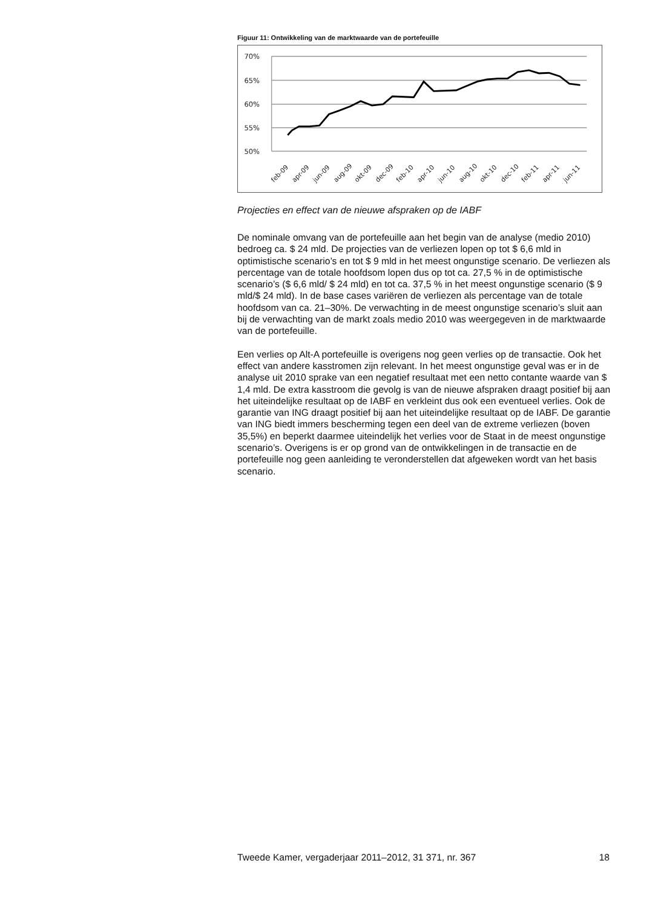Figuur 11: Ontwikkeling van de marktwaarde van de portefeuille
70%
65%
60%
55%
50%
feb-09
apr-09
jun-09
aug-09
okt-09
dec-09
feb-10
apr-10
jun-10
aug-10
okt-10
dec-10
feb-11
apr-11
jun-11
Projecties en effect van de nieuwe afspraken op de IABF
De nominale omvang van de portefeuille aan het begin van de analyse (medio 2010) bedroeg ca. $ 24 mld. De projecties van de verliezen lopen op tot $ 6,6 mld in optimistische scenario’s en tot $ 9 mld in het meest ongunstige scenario. De verliezen als percentage van de totale hoofdsom lopen dus op tot ca. 27,5 % in de optimistische scenario’s ($ 6,6 mld/ $ 24 mld) en tot ca. 37,5 % in het meest ongunstige scenario ($ 9 mld/$ 24 mld). In de base cases variëren de verliezen als percentage van de totale hoofdsom van ca. 21–30%. De verwachting in de meest ongunstige scenario’s sluit aan bij de verwachting van de markt zoals medio 2010 was weergegeven in de marktwaarde van de portefeuille.
Een verlies op Alt-A portefeuille is overigens nog geen verlies op de transactie. Ook het effect van andere kasstromen zijn relevant. In het meest ongunstige geval was er in de analyse uit 2010 sprake van een negatief resultaat met een netto contante waarde van $ 1,4 mld. De extra kasstroom die gevolg is van de nieuwe afspraken draagt positief bij aan het uiteindelijke resultaat op de IABF en verkleint dus ook een eventueel verlies. Ook de garantie van ING draagt positief bij aan het uiteindelijke resultaat op de IABF. De garantie van ING biedt immers bescherming tegen een deel van de extreme verliezen (boven 35,5%) en beperkt daarmee uiteindelijk het verlies voor de Staat in de meest ongunstige scenario’s. Overigens is er op grond van de ontwikkelingen in de transactie en de portefeuille nog geen aanleiding te veronderstellen dat afgeweken wordt van het basis scenario.
Tweede Kamer, vergaderjaar 2011–2012, 31 371, nr. 367 18